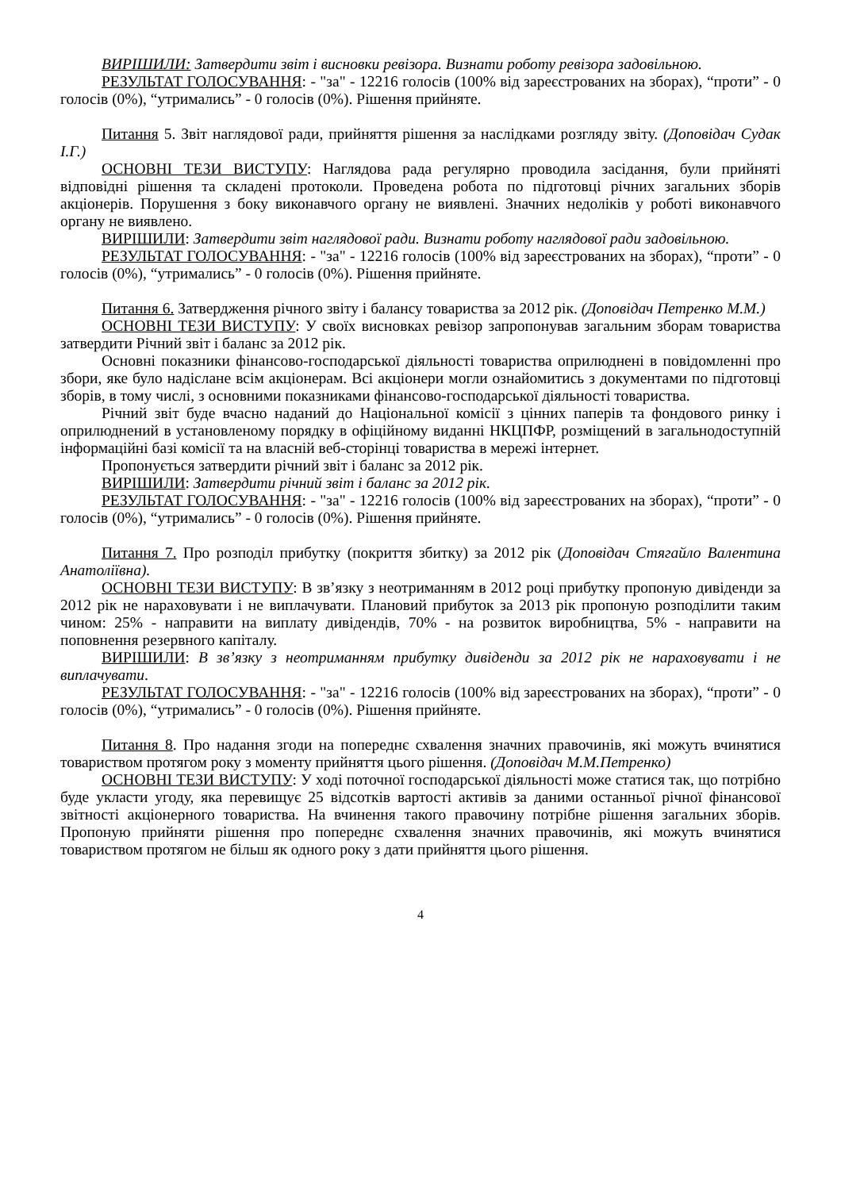ВИРІШИЛИ: Затвердити звіт і висновки ревізора. Визнати роботу ревізора задовільною.
РЕЗУЛЬТАТ ГОЛОСУВАННЯ: - "за" - 12216 голосів (100% від зареєстрованих на зборах), “проти” - 0 голосів (0%), “утримались” - 0 голосів (0%). Рішення прийняте.
Питання 5. Звіт наглядової ради, прийняття рішення за наслідками розгляду звіту. (Доповідач Судак І.Г.)
ОСНОВНІ ТЕЗИ ВИСТУПУ: Наглядова рада регулярно проводила засідання, були прийняті відповідні рішення та складені протоколи. Проведена робота по підготовці річних загальних зборів акціонерів. Порушення з боку виконавчого органу не виявлені. Значних недоліків у роботі виконавчого органу не виявлено.
ВИРІШИЛИ: Затвердити звіт наглядової ради. Визнати роботу наглядової ради задовільною.
РЕЗУЛЬТАТ ГОЛОСУВАННЯ: - "за" - 12216 голосів (100% від зареєстрованих на зборах), “проти” - 0 голосів (0%), “утримались” - 0 голосів (0%). Рішення прийняте.
Питання 6. Затвердження річного звіту і балансу товариства за 2012 рік. (Доповідач Петренко М.М.)
ОСНОВНІ ТЕЗИ ВИСТУПУ: У своїх висновках ревізор запропонував загальним зборам товариства затвердити Річний звіт і баланс за 2012 рік.
Основні показники фінансово-господарської діяльності товариства оприлюднені в повідомленні про збори, яке було надіслане всім акціонерам. Всі акціонери могли ознайомитись з документами по підготовці зборів, в тому числі, з основними показниками фінансово-господарської діяльності товариства.
Річний звіт буде вчасно наданий до Національної комісії з цінних паперів та фондового ринку і оприлюднений в установленому порядку в офіційному виданні НКЦПФР, розміщений в загальнодоступній інформаційні базі комісії та на власній веб-сторінці товариства в мережі інтернет.
Пропонується затвердити річний звіт і баланс за 2012 рік.
ВИРІШИЛИ: Затвердити річний звіт і баланс за 2012 рік.
РЕЗУЛЬТАТ ГОЛОСУВАННЯ: - "за" - 12216 голосів (100% від зареєстрованих на зборах), “проти” - 0 голосів (0%), “утримались” - 0 голосів (0%). Рішення прийняте.
Питання 7. Про розподіл прибутку (покриття збитку) за 2012 рік (Доповідач Стягайло Валентина Анатоліївна).
ОСНОВНІ ТЕЗИ ВИСТУПУ: В зв’язку з неотриманням в 2012 році прибутку пропоную дивіденди за 2012 рік не нараховувати і не виплачувати. Плановий прибуток за 2013 рік пропоную розподілити таким чином: 25% - направити на виплату дивідендів, 70% - на розвиток виробництва, 5% - направити на поповнення резервного капіталу.
ВИРІШИЛИ: В зв’язку з неотриманням прибутку дивіденди за 2012 рік не нараховувати і не виплачувати.
РЕЗУЛЬТАТ ГОЛОСУВАННЯ: - "за" - 12216 голосів (100% від зареєстрованих на зборах), “проти” - 0 голосів (0%), “утримались” - 0 голосів (0%). Рішення прийняте.
Питання 8. Про надання згоди на попереднє схвалення значних правочинів, які можуть вчинятися товариством протягом року з моменту прийняття цього рішення. (Доповідач М.М.Петренко)
ОСНОВНІ ТЕЗИ ВИСТУПУ: У ході поточної господарської діяльності може статися так, що потрібно буде укласти угоду, яка перевищує 25 відсотків вартості активів за даними останньої річної фінансової звітності акціонерного товариства. На вчинення такого правочину потрібне рішення загальних зборів. Пропоную прийняти рішення про попереднє схвалення значних правочинів, які можуть вчинятися товариством протягом не більш як одного року з дати прийняття цього рішення.
4